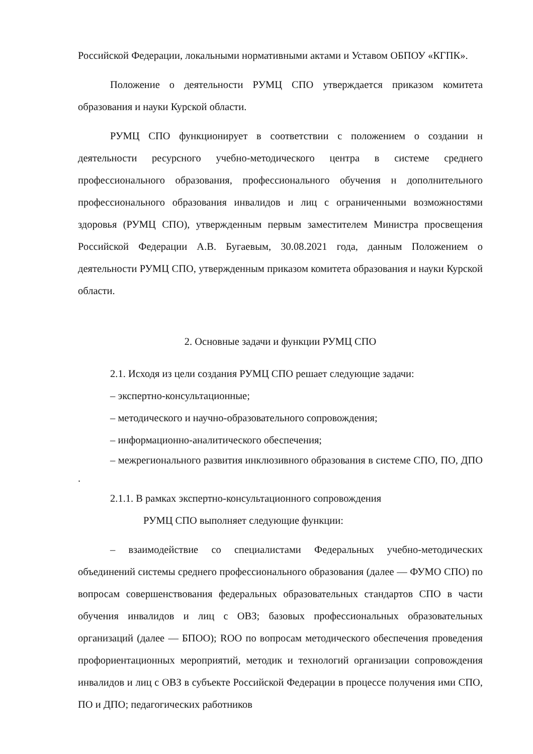Российской Федерации, локальными нормативными актами и Уставом ОБПОУ «КГПК».
Положение о деятельности РУМЦ СПО утверждается приказом комитета образования и науки Курской области.
РУМЦ СПО функционирует в соответствии с положением о создании н деятельности ресурсного учебно-методического центра в системе среднего профессионального образования, профессионального обучения н дополнительного профессионального образования инвалидов и лиц с ограниченными возможностями здоровья (РУМЦ СПО), утвержденным первым заместителем Министра просвещения Российской Федерации А.В. Бугаевым, 30.08.2021 года, данным Положением о деятельности РУМЦ СПО, утвержденным приказом комитета образования и науки Курской области.
2. Основные задачи и функции РУМЦ СПО
2.1. Исходя из цели создания РУМЦ СПО решает следующие задачи:
– экспертно-консультационные;
– методического и научно-образовательного сопровождения;
– информационно-аналитического обеспечения;
– межрегионального развития инклюзивного образования в системе СПО, ПО, ДПО .
2.1.1. В рамках экспертно-консультационного сопровождения
РУМЦ СПО выполняет следующие функции:
– взаимодействие со специалистами Федеральных учебно-методических объединений системы среднего профессионального образования (далее — ФУМО СПО) по вопросам совершенствования федеральных образовательных стандартов СПО в части обучения инвалидов и лиц с ОВЗ; базовых профессиональных образовательных организаций (далее — БПОО); ROO по вопросам методического обеспечения проведения профориентационных мероприятий, методик и технологий организации сопровождения инвалидов и лиц с ОВЗ в субъекте Российской Федерации в процессе получения ими СПО, ПО и ДПО; педагогических работников